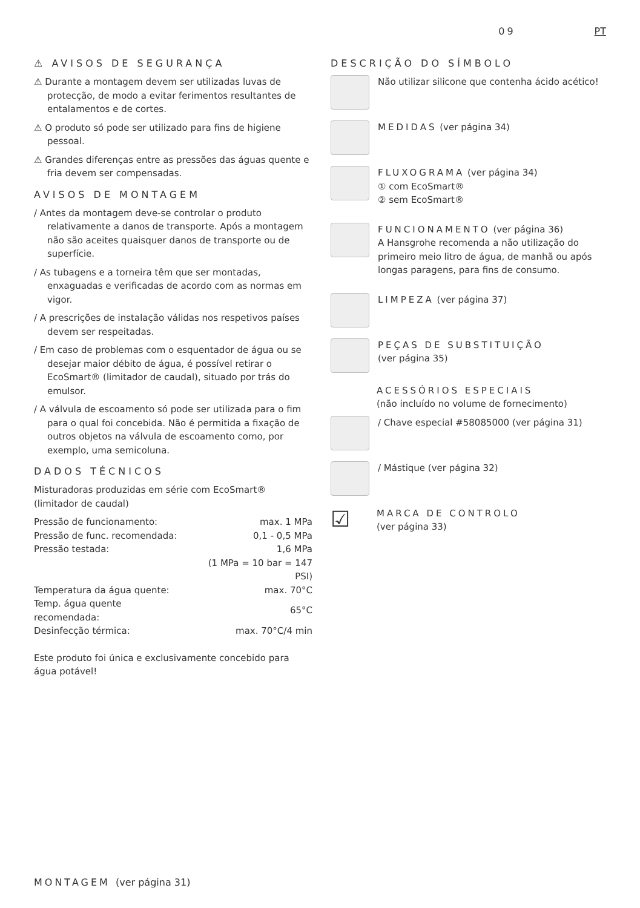09 PT
⚠ AVISOS DE SEGURANÇA
⚠ Durante a montagem devem ser utilizadas luvas de protecção, de modo a evitar ferimentos resultantes de entalamentos e de cortes.
⚠ O produto só pode ser utilizado para fins de higiene pessoal.
⚠ Grandes diferenças entre as pressões das águas quente e fria devem ser compensadas.
AVISOS DE MONTAGEM
/ Antes da montagem deve-se controlar o produto relativamente a danos de transporte. Após a montagem não são aceites quaisquer danos de transporte ou de superfície.
/ As tubagens e a torneira têm que ser montadas, enxaguadas e verificadas de acordo com as normas em vigor.
/ A prescrições de instalação válidas nos respetivos países devem ser respeitadas.
/ Em caso de problemas com o esquentador de água ou se desejar maior débito de água, é possível retirar o EcoSmart® (limitador de caudal), situado por trás do emulsor.
/ A válvula de escoamento só pode ser utilizada para o fim para o qual foi concebida. Não é permitida a fixação de outros objetos na válvula de escoamento como, por exemplo, uma semicoluna.
DADOS TÉCNICOS
Misturadoras produzidas em série com EcoSmart® (limitador de caudal)
| Pressão de funcionamento: | max. 1 MPa |
| Pressão de func. recomendada: | 0,1 - 0,5 MPa |
| Pressão testada: | 1,6 MPa |
| | (1 MPa = 10 bar = 147 PSI) |
| Temperatura da água quente: | max. 70°C |
| Temp. água quente recomendada: | 65°C |
| Desinfecção térmica: | max. 70°C/4 min |
Este produto foi única e exclusivamente concebido para água potável!
DESCRIÇÃO DO SÍMBOLO
Não utilizar silicone que contenha ácido acético!
MEDIDAS (ver página 34)
FLUXOGRAMA (ver página 34)
① com EcoSmart®
② sem EcoSmart®
FUNCIONAMENTO (ver página 36)
A Hansgrohe recomenda a não utilização do primeiro meio litro de água, de manhã ou após longas paragens, para fins de consumo.
LIMPEZA (ver página 37)
PEÇAS DE SUBSTITUIÇÃO
(ver página 35)
ACESSÓRIOS ESPECIAIS
(não incluído no volume de fornecimento)
/ Chave especial #58085000 (ver página 31)
/ Mástique (ver página 32)
☑
MARCA DE CONTROLO
(ver página 33)
MONTAGEM (ver página 31)